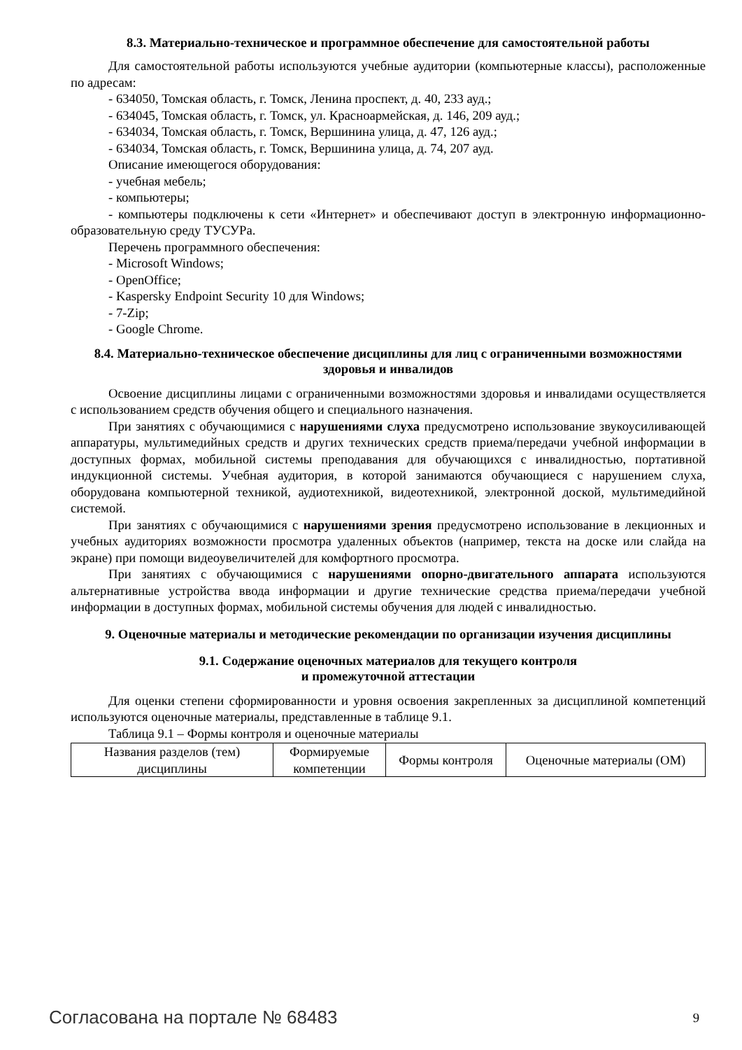8.3. Материально-техническое и программное обеспечение для самостоятельной работы
Для самостоятельной работы используются учебные аудитории (компьютерные классы), расположенные по адресам:
- 634050, Томская область, г. Томск, Ленина проспект, д. 40, 233 ауд.;
- 634045, Томская область, г. Томск, ул. Красноармейская, д. 146, 209 ауд.;
- 634034, Томская область, г. Томск, Вершинина улица, д. 47, 126 ауд.;
- 634034, Томская область, г. Томск, Вершинина улица, д. 74, 207 ауд.
Описание имеющегося оборудования:
- учебная мебель;
- компьютеры;
- компьютеры подключены к сети «Интернет» и обеспечивают доступ в электронную информационно-образовательную среду ТУСУРа.
Перечень программного обеспечения:
- Microsoft Windows;
- OpenOffice;
- Kaspersky Endpoint Security 10 для Windows;
- 7-Zip;
- Google Chrome.
8.4. Материально-техническое обеспечение дисциплины для лиц с ограниченными возможностями здоровья и инвалидов
Освоение дисциплины лицами с ограниченными возможностями здоровья и инвалидами осуществляется с использованием средств обучения общего и специального назначения.
При занятиях с обучающимися с нарушениями слуха предусмотрено использование звукоусиливающей аппаратуры, мультимедийных средств и других технических средств приема/передачи учебной информации в доступных формах, мобильной системы преподавания для обучающихся с инвалидностью, портативной индукционной системы. Учебная аудитория, в которой занимаются обучающиеся с нарушением слуха, оборудована компьютерной техникой, аудиотехникой, видеотехникой, электронной доской, мультимедийной системой.
При занятиях с обучающимися с нарушениями зрения предусмотрено использование в лекционных и учебных аудиториях возможности просмотра удаленных объектов (например, текста на доске или слайда на экране) при помощи видеоувеличителей для комфортного просмотра.
При занятиях с обучающимися с нарушениями опорно-двигательного аппарата используются альтернативные устройства ввода информации и другие технические средства приема/передачи учебной информации в доступных формах, мобильной системы обучения для людей с инвалидностью.
9. Оценочные материалы и методические рекомендации по организации изучения дисциплины
9.1. Содержание оценочных материалов для текущего контроля
и промежуточной аттестации
Для оценки степени сформированности и уровня освоения закрепленных за дисциплиной компетенций используются оценочные материалы, представленные в таблице 9.1.
Таблица 9.1 – Формы контроля и оценочные материалы
| Названия разделов (тем) дисциплины | Формируемые компетенции | Формы контроля | Оценочные материалы (ОМ) |
Согласована на портале № 68483 9